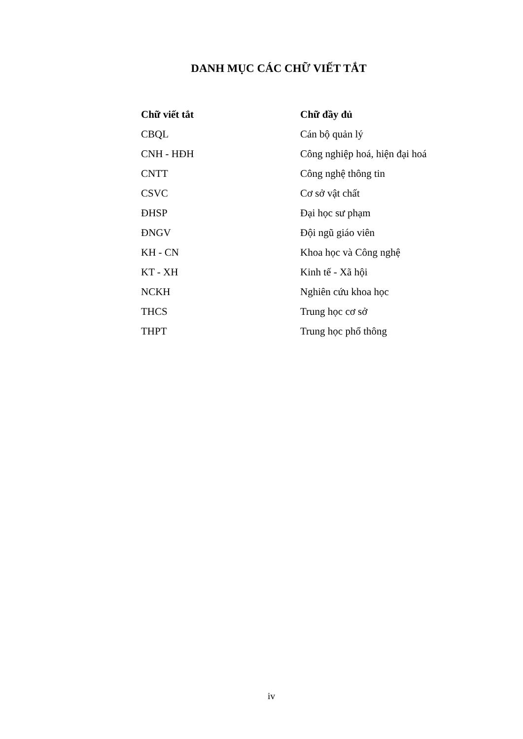DANH MỤC CÁC CHỮ VIẾT TẮT
| Chữ viết tắt | Chữ đầy đủ |
| --- | --- |
| CBQL | Cán bộ quản lý |
| CNH - HĐH | Công nghiệp hoá, hiện đại hoá |
| CNTT | Công nghệ thông tin |
| CSVC | Cơ sở vật chất |
| ĐHSP | Đại học sư phạm |
| ĐNGV | Đội ngũ giáo viên |
| KH - CN | Khoa học và Công nghệ |
| KT - XH | Kinh tế - Xã hội |
| NCKH | Nghiên cứu khoa học |
| THCS | Trung học cơ sở |
| THPT | Trung học phổ thông |
iv